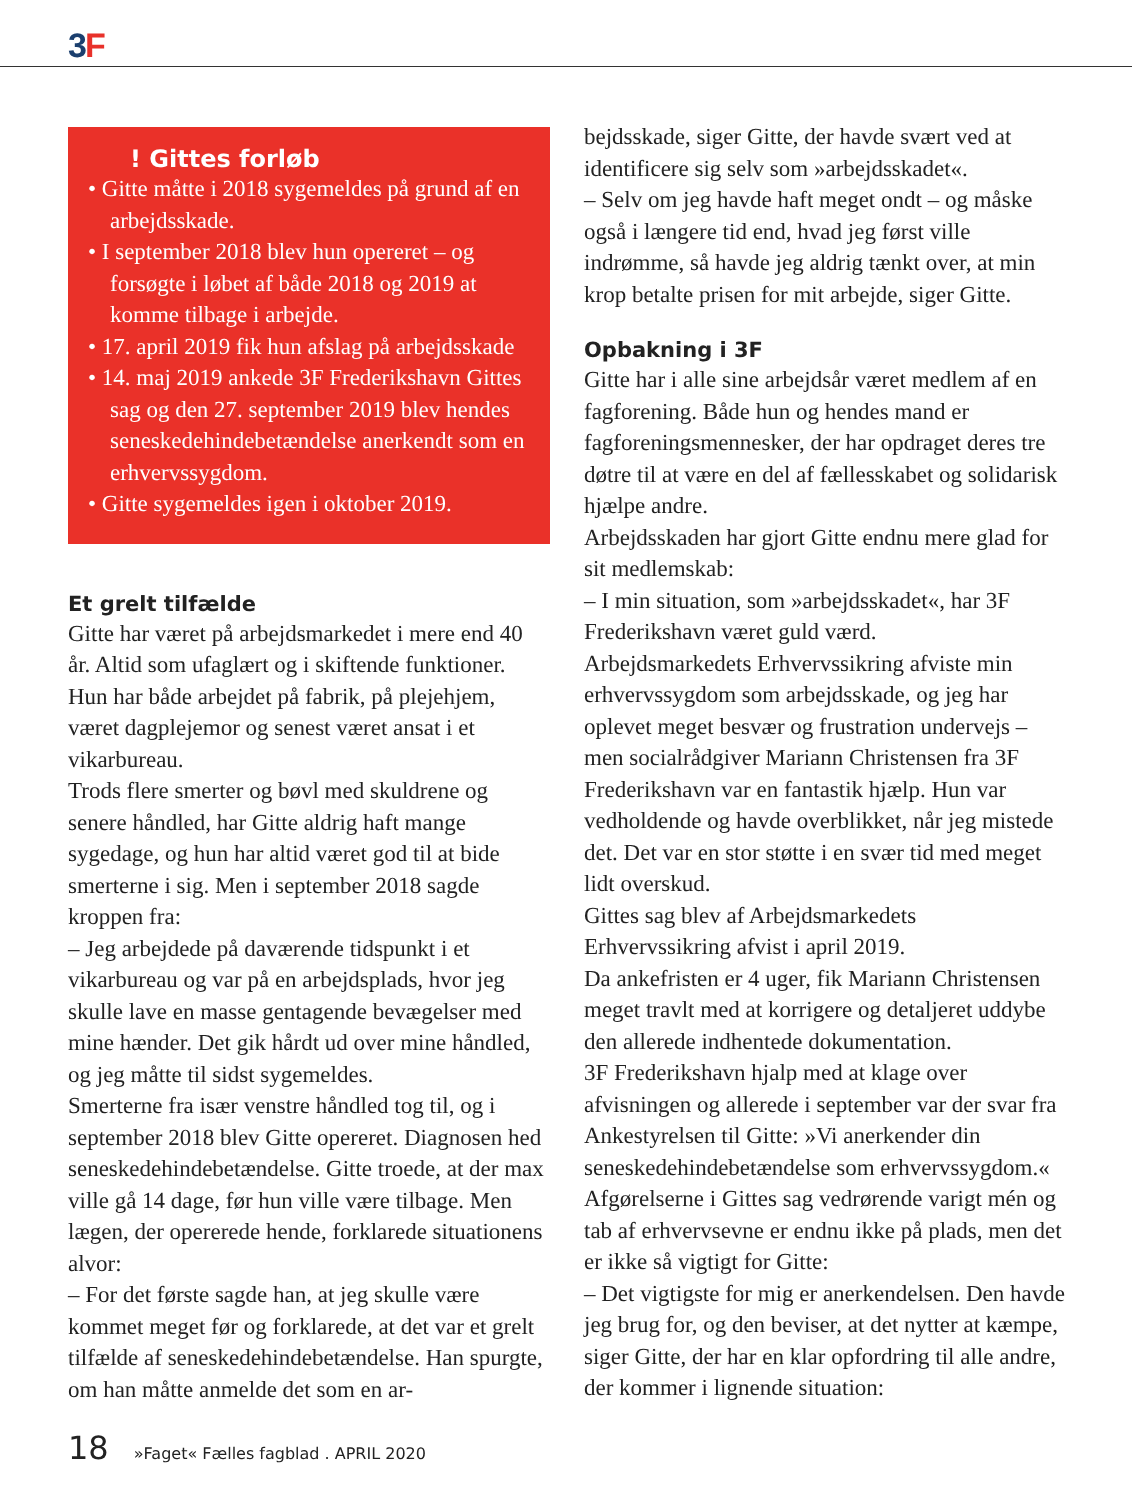3 F
! Gittes forløb
• Gitte måtte i 2018 sygemeldes på grund af en arbejdsskade.
• I september 2018 blev hun opereret – og forsøgte i løbet af både 2018 og 2019 at komme tilbage i arbejde.
• 17. april 2019 fik hun afslag på arbejdsskade
• 14. maj 2019 ankede 3F Frederikshavn Gittes sag og den 27. september 2019 blev hendes seneskedehindebetændelse anerkendt som en erhvervssygdom.
• Gitte sygemeldes igen i oktober 2019.
Et grelt tilfælde
Gitte har været på arbejdsmarkedet i mere end 40 år. Altid som ufaglært og i skiftende funktioner. Hun har både arbejdet på fabrik, på plejehjem, været dagplejemor og senest været ansat i et vikarbureau.
Trods flere smerter og bøvl med skuldrene og senere håndled, har Gitte aldrig haft mange sygedage, og hun har altid været god til at bide smerterne i sig. Men i september 2018 sagde kroppen fra:
– Jeg arbejdede på daværende tidspunkt i et vikarbureau og var på en arbejdsplads, hvor jeg skulle lave en masse gentagende bevægelser med mine hænder. Det gik hårdt ud over mine håndled, og jeg måtte til sidst sygemeldes.
Smerterne fra især venstre håndled tog til, og i september 2018 blev Gitte opereret. Diagnosen hed seneskedehindebetændelse. Gitte troede, at der max ville gå 14 dage, før hun ville være tilbage. Men lægen, der opererede hende, forklarede situationens alvor:
– For det første sagde han, at jeg skulle være kommet meget før og forklarede, at det var et grelt tilfælde af seneskedehindebetændelse. Han spurgte, om han måtte anmelde det som en ar-
bejdsskade, siger Gitte, der havde svært ved at identificere sig selv som »arbejdsskadet«.
– Selv om jeg havde haft meget ondt – og måske også i længere tid end, hvad jeg først ville indrømme, så havde jeg aldrig tænkt over, at min krop betalte prisen for mit arbejde, siger Gitte.
Opbakning i 3F
Gitte har i alle sine arbejdsår været medlem af en fagforening. Både hun og hendes mand er fagforeningsmennesker, der har opdraget deres tre døtre til at være en del af fællesskabet og solidarisk hjælpe andre.
Arbejdsskaden har gjort Gitte endnu mere glad for sit medlemskab:
– I min situation, som »arbejdsskadet«, har 3F Frederikshavn været guld værd.
Arbejdsmarkedets Erhvervssikring afviste min erhvervssygdom som arbejdsskade, og jeg har oplevet meget besvær og frustration undervejs – men socialrådgiver Mariann Christensen fra 3F Frederikshavn var en fantastik hjælp. Hun var vedholdende og havde overblikket, når jeg mistede det. Det var en stor støtte i en svær tid med meget lidt overskud.
Gittes sag blev af Arbejdsmarkedets Erhvervssikring afvist i april 2019.
Da ankefristen er 4 uger, fik Mariann Christensen meget travlt med at korrigere og detaljeret uddybe den allerede indhentede dokumentation.
3F Frederikshavn hjalp med at klage over afvisningen og allerede i september var der svar fra Ankestyrelsen til Gitte: »Vi anerkender din seneskedehindebetændelse som erhvervssygdom.«
Afgørelserne i Gittes sag vedrørende varigt mén og tab af erhvervsevne er endnu ikke på plads, men det er ikke så vigtigt for Gitte:
– Det vigtigste for mig er anerkendelsen. Den havde jeg brug for, og den beviser, at det nytter at kæmpe, siger Gitte, der har en klar opfordring til alle andre, der kommer i lignende situation:
18 »Faget« Fælles fagblad . APRIL 2020